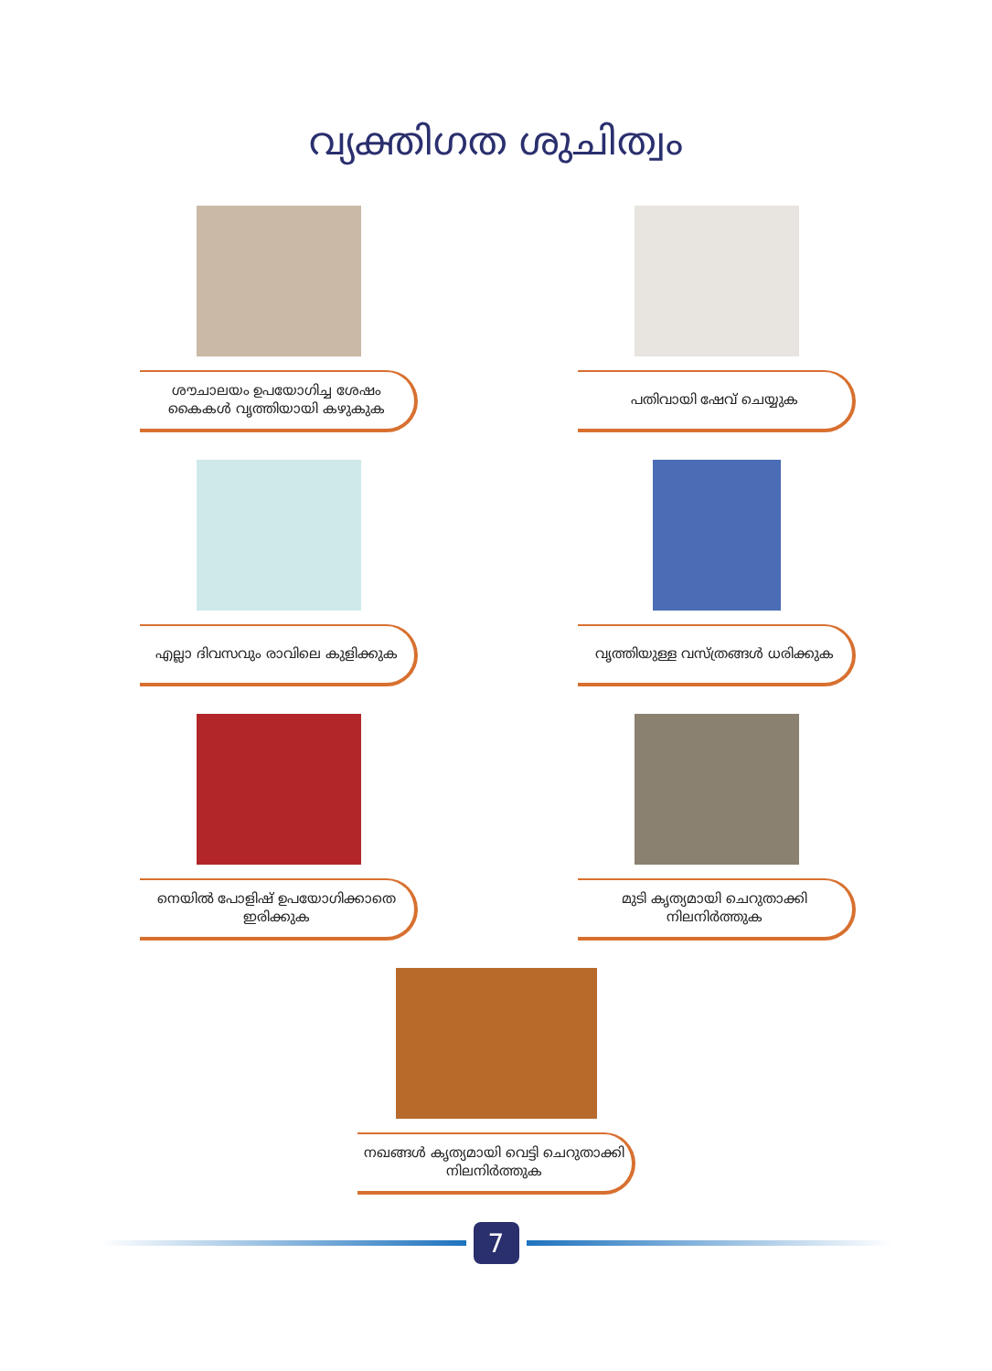വ്യക്തിഗത ശുചിത്വം
ശൗചാലയം ഉപയോഗിച്ച ശേഷം കൈകൾ വൃത്തിയായി കഴുകുക
പതിവായി ഷേവ് ചെയ്യുക
എല്ലാ ദിവസവും രാവിലെ കുളിക്കുക
വൃത്തിയുള്ള വസ്ത്രങ്ങൾ ധരിക്കുക
നെയിൽ പോളിഷ് ഉപയോഗിക്കാതെ ഇരിക്കുക
മുടി കൃത്യമായി ചെറുതാക്കി നിലനിർത്തുക
നഖങ്ങൾ കൃത്യമായി വെട്ടി ചെറുതാക്കി നിലനിർത്തുക
7